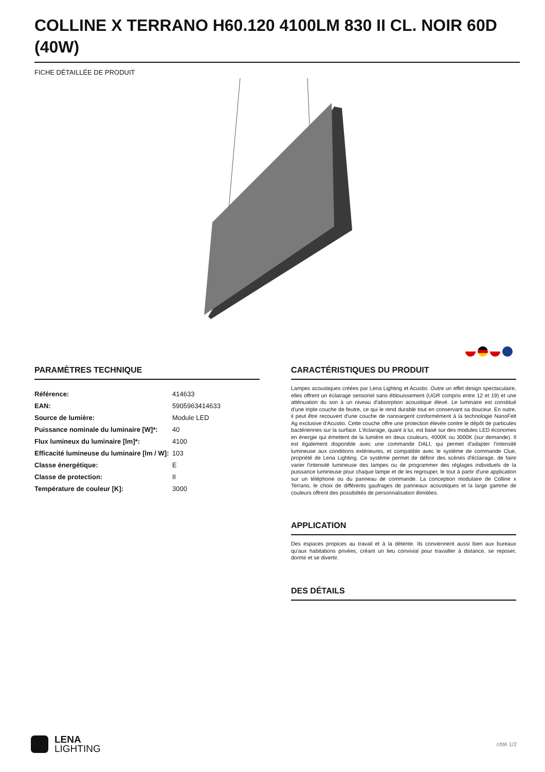COLLINE X TERRANO H60.120 4100LM 830 II CL. NOIR 60D (40W)
FICHE DÉTAILLÉE DE PRODUIT
PARAMÈTRES TECHNIQUE
| Référence: | 414633 |
| EAN: | 5905963414633 |
| Source de lumière: | Module LED |
| Puissance nominale du luminaire [W]*: | 40 |
| Flux lumineux du luminaire [lm]*: | 4100 |
| Efficacité lumineuse du luminaire [lm / W]: | 103 |
| Classe énergétique: | E |
| Classe de protection: | II |
| Température de couleur [K]: | 3000 |
CARACTÉRISTIQUES DU PRODUIT
Lampes acoustiques créées par Lena Lighting et Acustio. Outre un effet design spectaculaire, elles offrent un éclairage sensoriel sans éblouissement (UGR compris entre 12 et 19) et une atténuation du son à un niveau d'absorption acoustique élevé. Le luminaire est constitué d'une triple couche de feutre, ce qui le rend durable tout en conservant sa douceur. En outre, il peut être recouvert d'une couche de nanoargent conformément à la technologie NanoFelt Ag exclusive d'Acustio. Cette couche offre une protection élevée contre le dépôt de particules bactériennes sur la surface. L'éclairage, quant à lui, est basé sur des modules LED économes en énergie qui émettent de la lumière en deux couleurs, 4000K ou 3000K (sur demande). Il est également disponible avec une commande DALI, qui permet d'adapter l'intensité lumineuse aux conditions extérieures, et compatible avec le système de commande Clue, propriété de Lena Lighting. Ce système permet de définir des scènes d'éclairage, de faire varier l'intensité lumineuse des lampes ou de programmer des réglages individuels de la puissance lumineuse pour chaque lampe et de les regrouper, le tout à partir d'une application sur un téléphone ou du panneau de commande. La conception modulaire de Colline x Terrano, le choix de différents gaufrages de panneaux acoustiques et la large gamme de couleurs offrent des possibilités de personnalisation illimitées.
APPLICATION
Des espaces propices au travail et à la détente. Ils conviennent aussi bien aux bureaux qu'aux habitations privées, créant un lieu convivial pour travailler à distance, se reposer, dormir et se divertir.
DES DÉTAILS
LENA
LIGHTING
côté 1/2